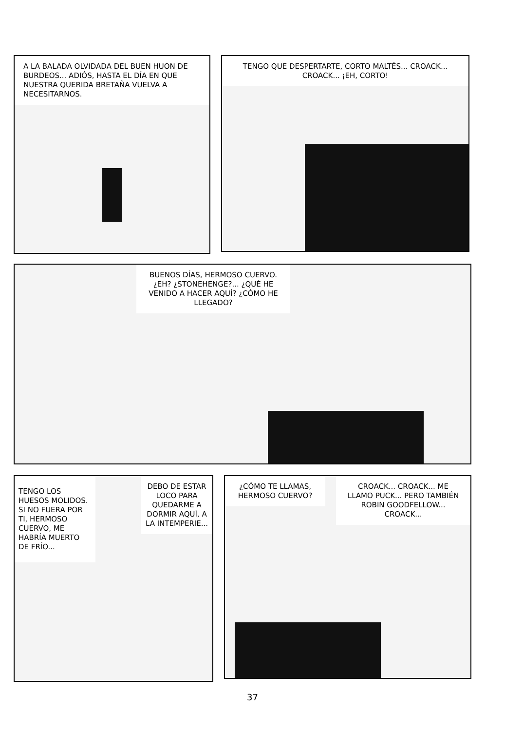A LA BALADA OLVIDADA DEL BUEN HUON DE BURDEOS... ADIÓS, HASTA EL DÍA EN QUE NUESTRA QUERIDA BRETAÑA VUELVA A NECESITARNOS.
TENGO QUE DESPERTARTE, CORTO MALTÉS... CROACK... CROACK... ¡EH, CORTO!
BUENOS DÍAS, HERMOSO CUERVO. ¿EH? ¿STONEHENGE?... ¿QUÉ HE VENIDO A HACER AQUÍ? ¿CÓMO HE LLEGADO?
TENGO LOS HUESOS MOLIDOS. SI NO FUERA POR TI, HERMOSO CUERVO, ME HABRÍA MUERTO DE FRÍO...
DEBO DE ESTAR LOCO PARA QUEDARME A DORMIR AQUÍ, A LA INTEMPERIE...
¿CÓMO TE LLAMAS, HERMOSO CUERVO?
CROACK... CROACK... ME LLAMO PUCK... PERO TAMBIÉN ROBIN GOODFELLOW... CROACK...
37